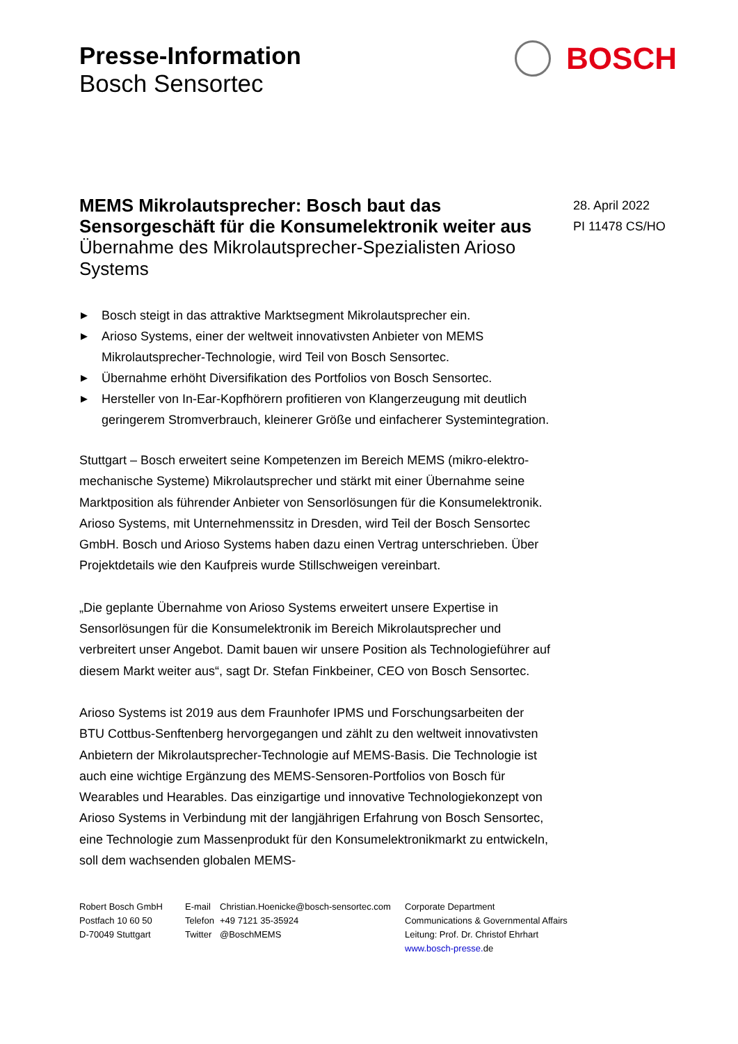Presse-Information
Bosch Sensortec
BOSCH
MEMS Mikrolautsprecher: Bosch baut das Sensorgeschäft für die Konsumelektronik weiter aus
Übernahme des Mikrolautsprecher-Spezialisten Arioso Systems
▶ Bosch steigt in das attraktive Marktsegment Mikrolautsprecher ein.
▶ Arioso Systems, einer der weltweit innovativsten Anbieter von MEMS Mikrolautsprecher-Technologie, wird Teil von Bosch Sensortec.
▶ Übernahme erhöht Diversifikation des Portfolios von Bosch Sensortec.
▶ Hersteller von In-Ear-Kopfhörern profitieren von Klangerzeugung mit deutlich geringerem Stromverbrauch, kleinerer Größe und einfacherer Systemintegration.
Stuttgart – Bosch erweitert seine Kompetenzen im Bereich MEMS (mikro-elektro-mechanische Systeme) Mikrolautsprecher und stärkt mit einer Übernahme seine Marktposition als führender Anbieter von Sensorlösungen für die Konsumelektronik. Arioso Systems, mit Unternehmenssitz in Dresden, wird Teil der Bosch Sensortec GmbH. Bosch und Arioso Systems haben dazu einen Vertrag unterschrieben. Über Projektdetails wie den Kaufpreis wurde Stillschweigen vereinbart.
„Die geplante Übernahme von Arioso Systems erweitert unsere Expertise in Sensorlösungen für die Konsumelektronik im Bereich Mikrolautsprecher und verbreitert unser Angebot. Damit bauen wir unsere Position als Technologieführer auf diesem Markt weiter aus“, sagt Dr. Stefan Finkbeiner, CEO von Bosch Sensortec.
Arioso Systems ist 2019 aus dem Fraunhofer IPMS und Forschungsarbeiten der BTU Cottbus-Senftenberg hervorgegangen und zählt zu den weltweit innovativsten Anbietern der Mikrolautsprecher-Technologie auf MEMS-Basis. Die Technologie ist auch eine wichtige Ergänzung des MEMS-Sensoren-Portfolios von Bosch für Wearables und Hearables. Das einzigartige und innovative Technologiekonzept von Arioso Systems in Verbindung mit der langjährigen Erfahrung von Bosch Sensortec, eine Technologie zum Massenprodukt für den Konsumelektronikmarkt zu entwickeln, soll dem wachsenden globalen MEMS-
28. April 2022
PI 11478 CS/HO
Robert Bosch GmbH
Postfach 10 60 50
D-70049 Stuttgart
E-mail
Telefon
Twitter
Christian.Hoenicke@bosch-sensortec.com
+49 7121 35-35924
@BoschMEMS
Corporate Department
Communications & Governmental Affairs
Leitung: Prof. Dr. Christof Ehrhart
www.bosch-presse. de